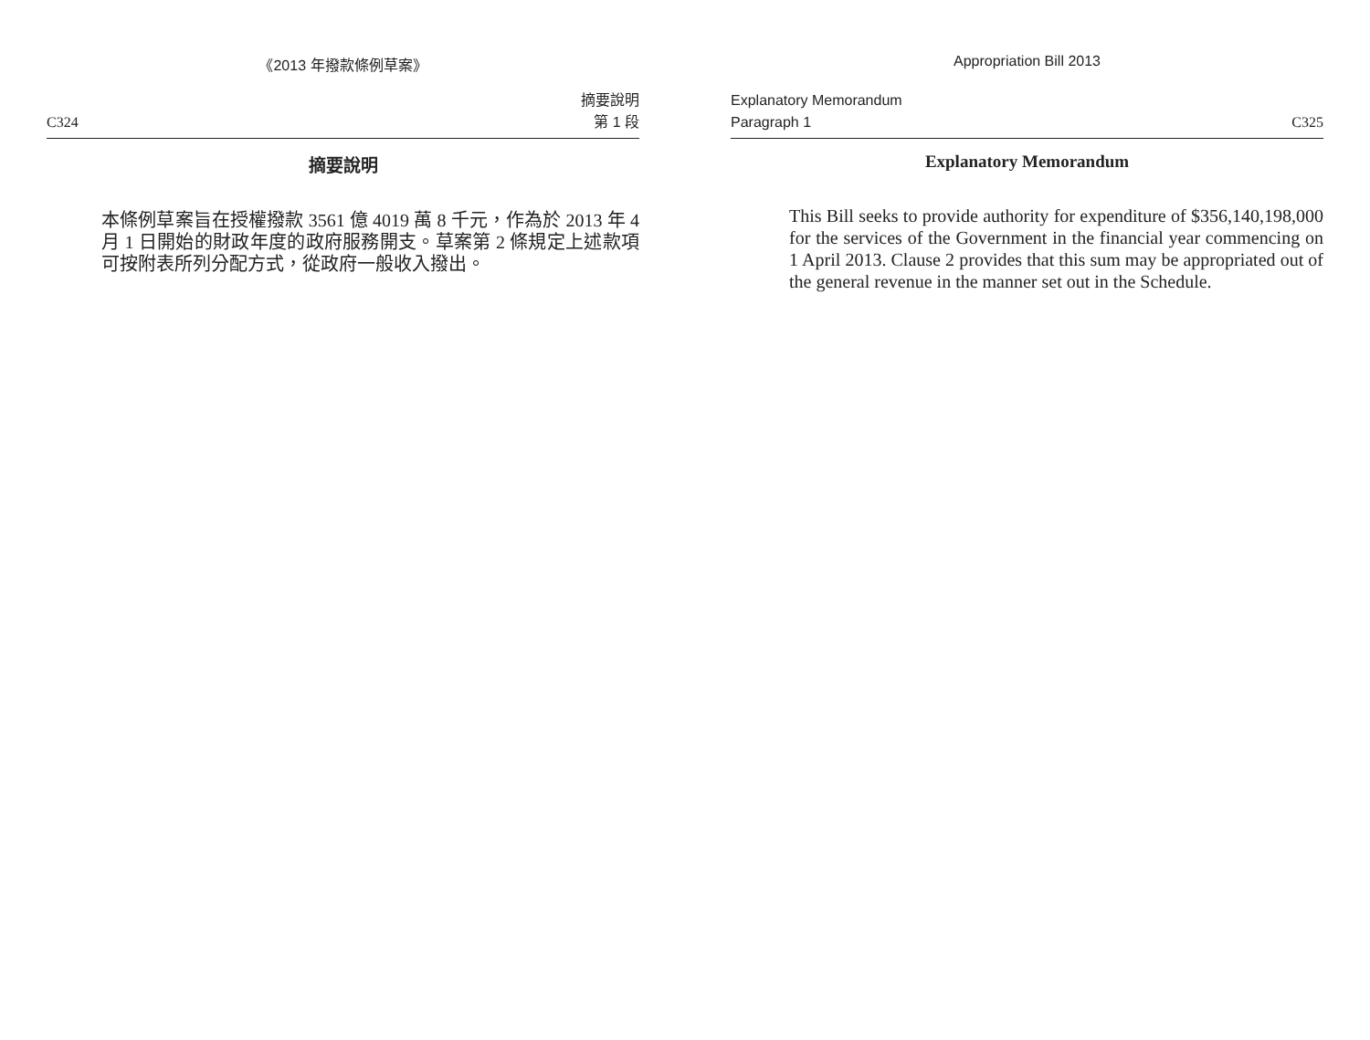《2013 年撥款條例草案》
C324 摘要說明
第 1 段
摘要說明
本條例草案旨在授權撥款 3561 億 4019 萬 8 千元，作為於 2013 年 4 月 1 日開始的財政年度的政府服務開支。草案第 2 條規定上述款項可按附表所列分配方式，從政府一般收入撥出。
Appropriation Bill 2013
Explanatory Memorandum
Paragraph 1 C325
Explanatory Memorandum
This Bill seeks to provide authority for expenditure of $356,140,198,000 for the services of the Government in the financial year commencing on 1 April 2013. Clause 2 provides that this sum may be appropriated out of the general revenue in the manner set out in the Schedule.